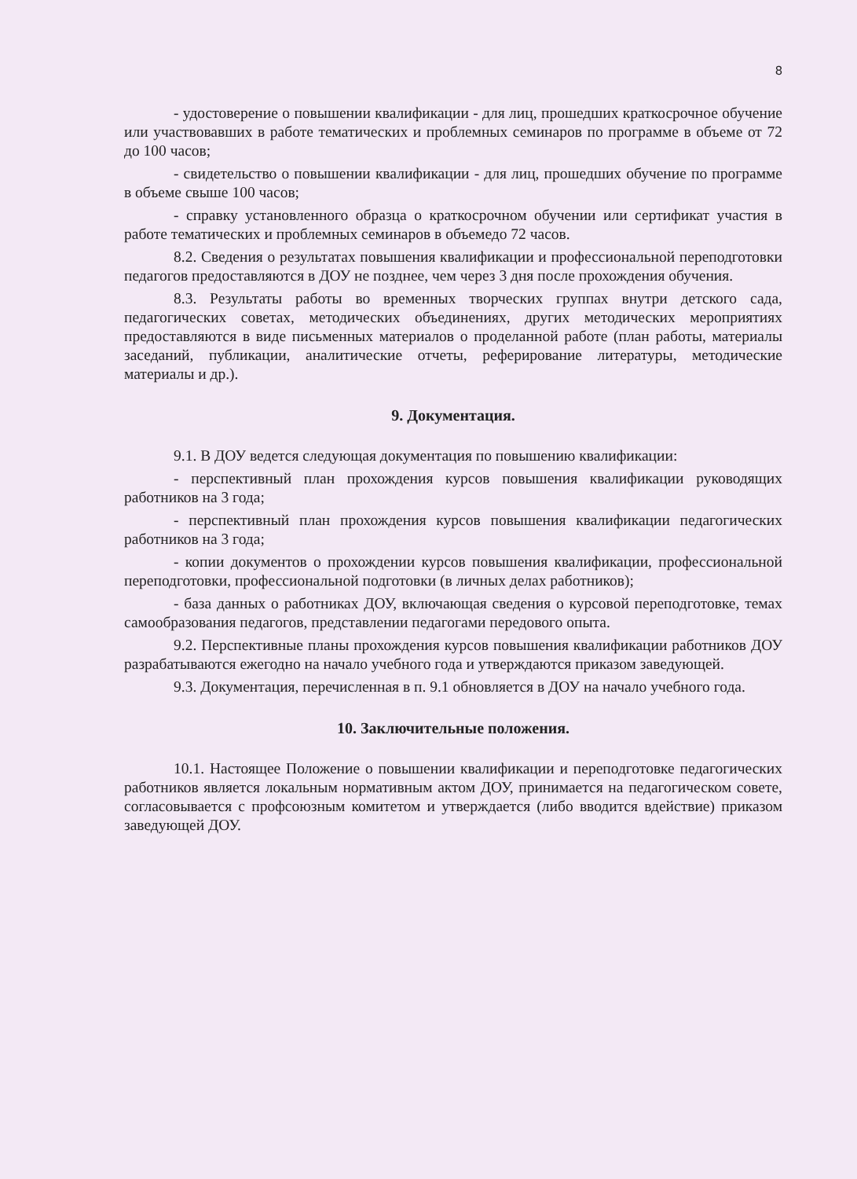8
- удостоверение о повышении квалификации - для лиц, прошедших краткосрочное обучение или участвовавших в работе тематических и проблемных семинаров по программе в объеме от 72 до 100 часов;
- свидетельство о повышении квалификации - для лиц, прошедших обучение по программе в объеме свыше 100 часов;
- справку установленного образца о краткосрочном обучении или сертификат участия в работе тематических и проблемных семинаров в объемедо 72 часов.
8.2. Сведения о результатах повышения квалификации и профессиональной переподготовки педагогов предоставляются в ДОУ не позднее, чем через 3 дня после прохождения обучения.
8.3. Результаты работы во временных творческих группах внутри детского сада, педагогических советах, методических объединениях, других методических мероприятиях предоставляются в виде письменных материалов о проделанной работе (план работы, материалы заседаний, публикации, аналитические отчеты, реферирование литературы, методические материалы и др.).
9. Документация.
9.1. В ДОУ ведется следующая документация по повышению квалификации:
- перспективный план прохождения курсов повышения квалификации руководящих работников на 3 года;
- перспективный план прохождения курсов повышения квалификации педагогических работников на 3 года;
- копии документов о прохождении курсов повышения квалификации, профессиональной переподготовки, профессиональной подготовки (в личных делах работников);
- база данных о работниках ДОУ, включающая сведения о курсовой переподготовке, темах самообразования педагогов, представлении педагогами передового опыта.
9.2. Перспективные планы прохождения курсов повышения квалификации работников ДОУ разрабатываются ежегодно на начало учебного года и утверждаются приказом заведующей.
9.3. Документация, перечисленная в п. 9.1 обновляется в ДОУ на начало учебного года.
10. Заключительные положения.
10.1. Настоящее Положение о повышении квалификации и переподготовке педагогических работников является локальным нормативным актом ДОУ, принимается на педагогическом совете, согласовывается с профсоюзным комитетом и утверждается (либо вводится вдействие) приказом заведующей ДОУ.